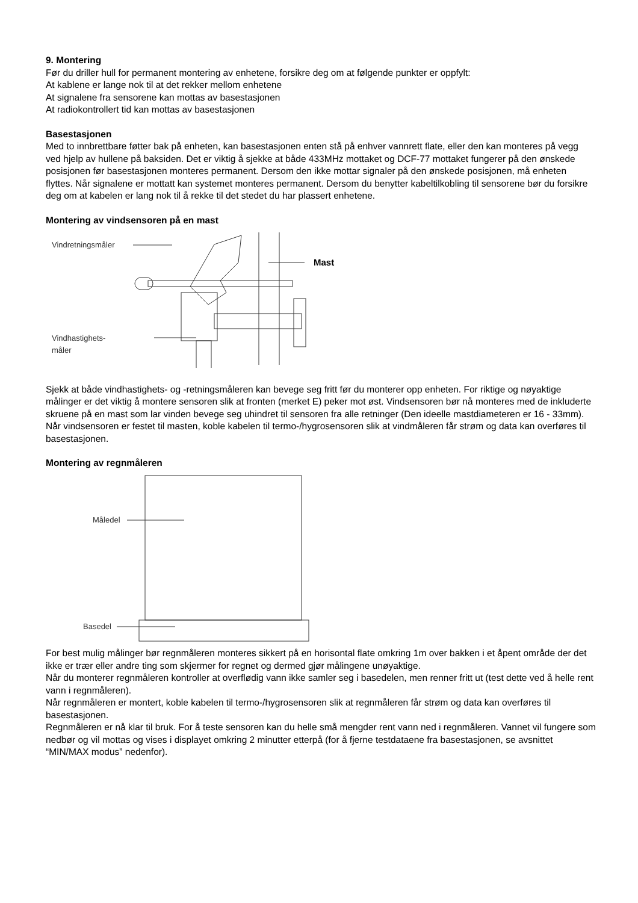9. Montering
Før du driller hull for permanent montering av enhetene, forsikre deg om at følgende punkter er oppfylt:
At kablene er lange nok til at det rekker mellom enhetene
At signalene fra sensorene kan mottas av basestasjonen
At radiokontrollert tid kan mottas av basestasjonen
Basestasjonen
Med to innbrettbare føtter bak på enheten, kan basestasjonen enten stå på enhver vannrett flate, eller den kan monteres på vegg ved hjelp av hullene på baksiden. Det er viktig å sjekke at både 433MHz mottaket og DCF-77 mottaket fungerer på den ønskede posisjonen før basestasjonen monteres permanent. Dersom den ikke mottar signaler på den ønskede posisjonen, må enheten flyttes. Når signalene er mottatt kan systemet monteres permanent. Dersom du benytter kabeltilkobling til sensorene bør du forsikre deg om at kabelen er lang nok til å rekke til det stedet du har plassert enhetene.
Montering av vindsensoren på en mast
Vindretningsmåler
Mast
Vindhastighets-
måler
Sjekk at både vindhastighets- og -retningsmåleren kan bevege seg fritt før du monterer opp enheten. For riktige og nøyaktige målinger er det viktig å montere sensoren slik at fronten (merket E) peker mot øst. Vindsensoren bør nå monteres med de inkluderte skruene på en mast som lar vinden bevege seg uhindret til sensoren fra alle retninger (Den ideelle mastdiameteren er 16 - 33mm).
Når vindsensoren er festet til masten, koble kabelen til termo-/hygrosensoren slik at vindmåleren får strøm og data kan overføres til basestasjonen.
Montering av regnmåleren
Måledel
Basedel
For best mulig målinger bør regnmåleren monteres sikkert på en horisontal flate omkring 1m over bakken i et åpent område der det ikke er trær eller andre ting som skjermer for regnet og dermed gjør målingene unøyaktige.
Når du monterer regnmåleren kontroller at overflødig vann ikke samler seg i basedelen, men renner fritt ut (test dette ved å helle rent vann i regnmåleren).
Når regnmåleren er montert, koble kabelen til termo-/hygrosensoren slik at regnmåleren får strøm og data kan overføres til basestasjonen.
Regnmåleren er nå klar til bruk. For å teste sensoren kan du helle små mengder rent vann ned i regnmåleren. Vannet vil fungere som nedbør og vil mottas og vises i displayet omkring 2 minutter etterpå (for å fjerne testdataene fra basestasjonen, se avsnittet “MIN/MAX modus” nedenfor).